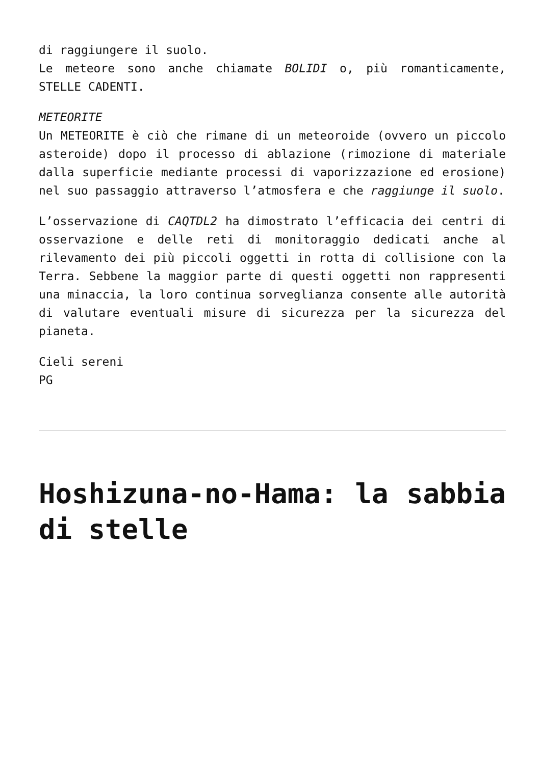di raggiungere il suolo.
Le meteore sono anche chiamate BOLIDI o, più romanticamente, STELLE CADENTI.
METEORITE
Un METEORITE è ciò che rimane di un meteoroide (ovvero un piccolo asteroide) dopo il processo di ablazione (rimozione di materiale dalla superficie mediante processi di vaporizzazione ed erosione) nel suo passaggio attraverso l’atmosfera e che raggiunge il suolo.
L’osservazione di CAQTDL2 ha dimostrato l’efficacia dei centri di osservazione e delle reti di monitoraggio dedicati anche al rilevamento dei più piccoli oggetti in rotta di collisione con la Terra. Sebbene la maggior parte di questi oggetti non rappresenti una minaccia, la loro continua sorveglianza consente alle autorità di valutare eventuali misure di sicurezza per la sicurezza del pianeta.
Cieli sereni
PG
Hoshizuna-no-Hama: la sabbia di stelle